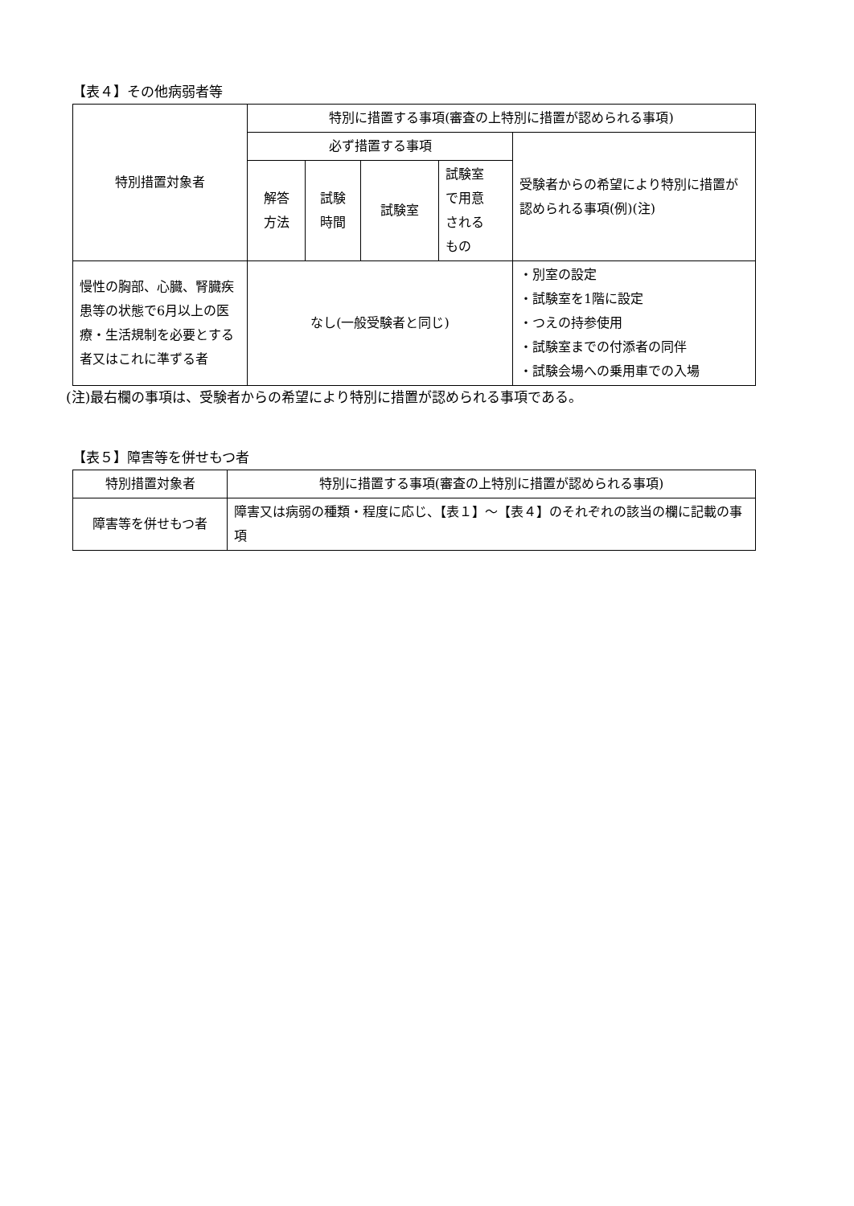【表４】その他病弱者等
| 特別措置対象者 | 特別に措置する事項(審査の上特別に措置が認められる事項) | | | | |
| --- | --- | --- | --- | --- | --- |
| | 必ず措置する事項 | | | | 受験者からの希望により特別に措置が認められる事項(例)(注) |
| | 解答 方法 | 試験 時間 | 試験室 | 試験室 で用意 される もの | |
| 慢性の胸部、心臓、腎臓疾患等の状態で6月以上の医療・生活規制を必要とする者又はこれに準ずる者 | なし(一般受験者と同じ) | | | | ・別室の設定 ・試験室を1階に設定 ・つえの持参使用 ・試験室までの付添者の同伴 ・試験会場への乗用車での入場 |
(注)最右欄の事項は、受験者からの希望により特別に措置が認められる事項である。
【表５】障害等を併せもつ者
| 特別措置対象者 | 特別に措置する事項(審査の上特別に措置が認められる事項) |
| --- | --- |
| 障害等を併せもつ者 | 障害又は病弱の種類・程度に応じ、【表１】～【表４】のそれぞれの該当の欄に記載の事項 |